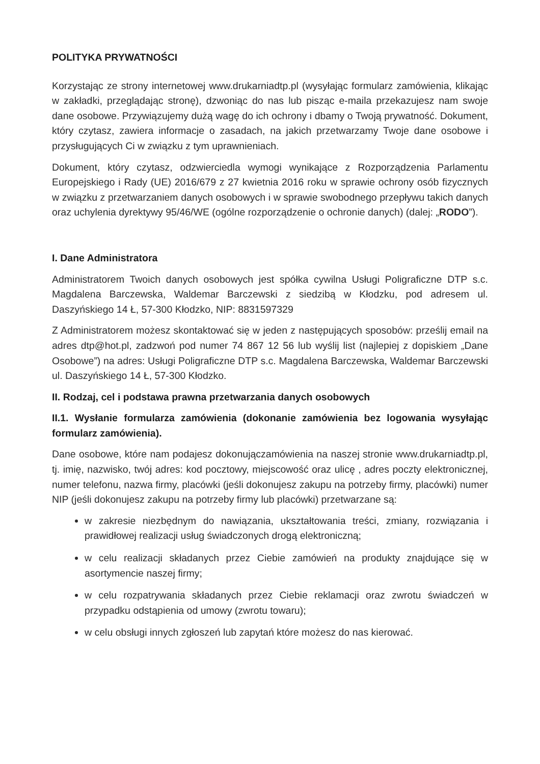POLITYKA PRYWATNOŚCI
Korzystając ze strony internetowej www.drukarniadtp.pl (wysyłając formularz zamówienia, klikając w zakładki, przeglądając stronę), dzwoniąc do nas lub pisząc e-maila przekazujesz nam swoje dane osobowe. Przywiązujemy dużą wagę do ich ochrony i dbamy o Twoją prywatność. Dokument, który czytasz, zawiera informacje o zasadach, na jakich przetwarzamy Twoje dane osobowe i przysługujących Ci w związku z tym uprawnieniach.
Dokument, który czytasz, odzwierciedla wymogi wynikające z Rozporządzenia Parlamentu Europejskiego i Rady (UE) 2016/679 z 27 kwietnia 2016 roku w sprawie ochrony osób fizycznych w związku z przetwarzaniem danych osobowych i w sprawie swobodnego przepływu takich danych oraz uchylenia dyrektywy 95/46/WE (ogólne rozporządzenie o ochronie danych) (dalej: „RODO”).
I. Dane Administratora
Administratorem Twoich danych osobowych jest spółka cywilna Usługi Poligraficzne DTP s.c. Magdalena Barczewska, Waldemar Barczewski z siedzibą w Kłodzku, pod adresem ul. Daszyńskiego 14 Ł, 57-300 Kłodzko, NIP: 8831597329
Z Administratorem możesz skontaktować się w jeden z następujących sposobów: prześlij email na adres dtp@hot.pl, zadzwoń pod numer 74 867 12 56 lub wyślij list (najlepiej z dopiskiem „Dane Osobowe”) na adres: Usługi Poligraficzne DTP s.c. Magdalena Barczewska, Waldemar Barczewski ul. Daszyńskiego 14 Ł, 57-300 Kłodzko.
II. Rodzaj, cel i podstawa prawna przetwarzania danych osobowych
II.1. Wysłanie formularza zamówienia (dokonanie zamówienia bez logowania wysyłając formularz zamówienia).
Dane osobowe, które nam podajesz dokonujączamówienia na naszej stronie www.drukarniadtp.pl, tj. imię, nazwisko, twój adres: kod pocztowy, miejscowość oraz ulicę , adres poczty elektronicznej, numer telefonu, nazwa firmy, placówki (jeśli dokonujesz zakupu na potrzeby firmy, placówki) numer NIP (jeśli dokonujesz zakupu na potrzeby firmy lub placówki) przetwarzane są:
w zakresie niezbędnym do nawiązania, ukształtowania treści, zmiany, rozwiązania i prawidłowej realizacji usług świadczonych drogą elektroniczną;
w celu realizacji składanych przez Ciebie zamówień na produkty znajdujące się w asortymencie naszej firmy;
w celu rozpatrywania składanych przez Ciebie reklamacji oraz zwrotu świadczeń w przypadku odstąpienia od umowy (zwrotu towaru);
w celu obsługi innych zgłoszeń lub zapytań które możesz do nas kierować.